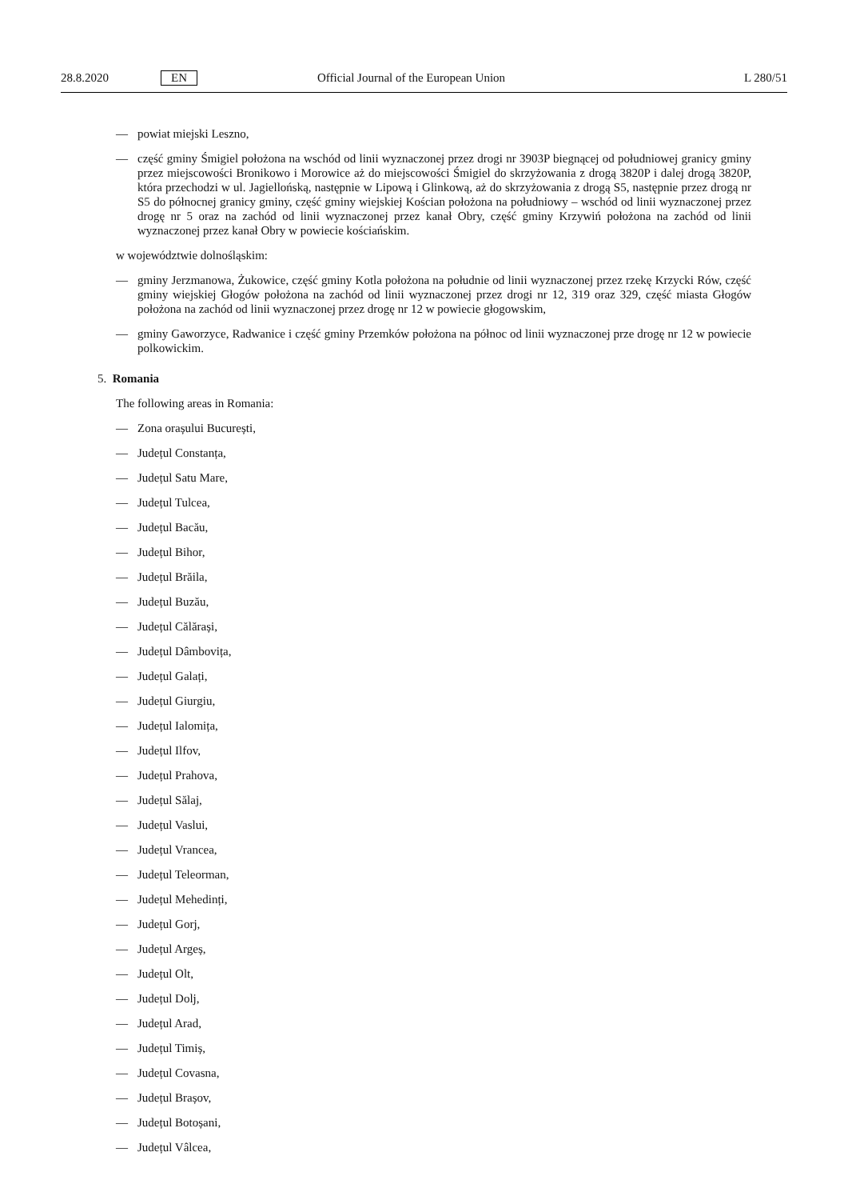28.8.2020 EN Official Journal of the European Union L 280/51
— powiat miejski Leszno,
— część gminy Śmigiel położona na wschód od linii wyznaczonej przez drogi nr 3903P biegnącej od południowej granicy gminy przez miejscowości Bronikowo i Morowice aż do miejscowości Śmigiel do skrzyżowania z drogą 3820P i dalej drogą 3820P, która przechodzi w ul. Jagiellońską, następnie w Lipową i Glinkową, aż do skrzyżowania z drogą S5, następnie przez drogą nr S5 do północnej granicy gminy, część gminy wiejskiej Kościan położona na południowy – wschód od linii wyznaczonej przez drogę nr 5 oraz na zachód od linii wyznaczonej przez kanał Obry, część gminy Krzywiń położona na zachód od linii wyznaczonej przez kanał Obry w powiecie kościańskim.
w województwie dolnośląskim:
— gminy Jerzmanowa, Żukowice, część gminy Kotla położona na południe od linii wyznaczonej przez rzekę Krzycki Rów, część gminy wiejskiej Głogów położona na zachód od linii wyznaczonej przez drogi nr 12, 319 oraz 329, część miasta Głogów położona na zachód od linii wyznaczonej przez drogę nr 12 w powiecie głogowskim,
— gminy Gaworzyce, Radwanice i część gminy Przemków położona na północ od linii wyznaczonej prze drogę nr 12 w powiecie polkowickim.
5. Romania
The following areas in Romania:
— Zona orașului București,
— Județul Constanța,
— Județul Satu Mare,
— Județul Tulcea,
— Județul Bacău,
— Județul Bihor,
— Județul Brăila,
— Județul Buzău,
— Județul Călărași,
— Județul Dâmbovița,
— Județul Galați,
— Județul Giurgiu,
— Județul Ialomița,
— Județul Ilfov,
— Județul Prahova,
— Județul Sălaj,
— Județul Vaslui,
— Județul Vrancea,
— Județul Teleorman,
— Județul Mehedinți,
— Județul Gorj,
— Județul Argeș,
— Județul Olt,
— Județul Dolj,
— Județul Arad,
— Județul Timiș,
— Județul Covasna,
— Județul Brașov,
— Județul Botoșani,
— Județul Vâlcea,